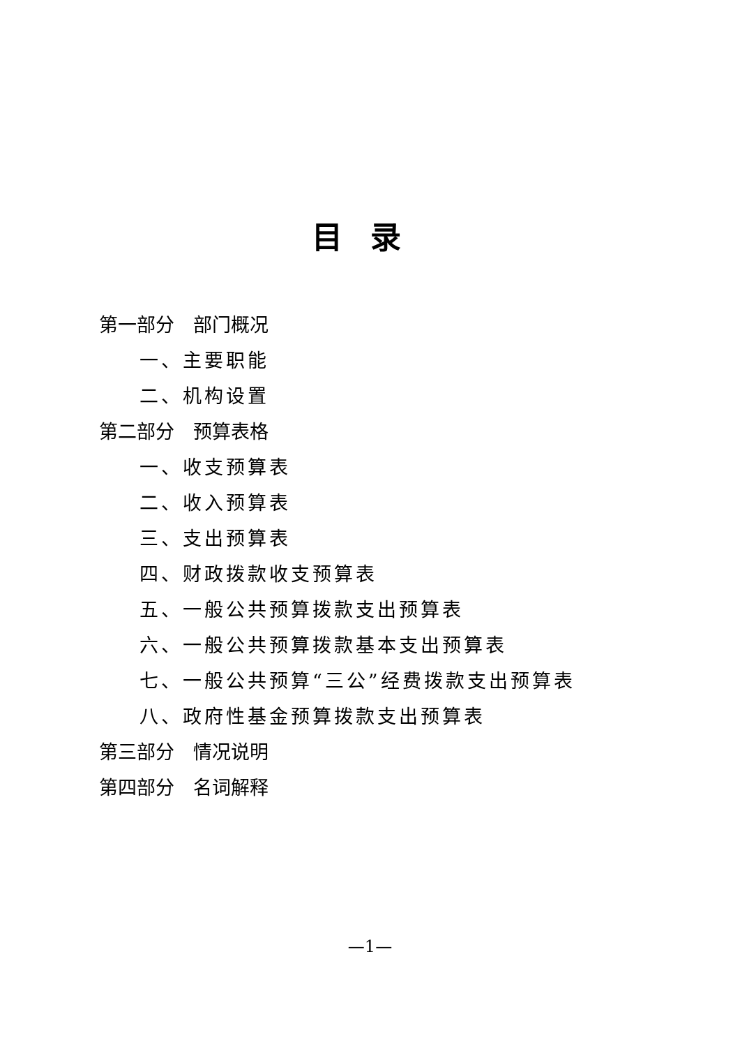目录
第一部分　部门概况
一、主要职能
二、机构设置
第二部分　预算表格
一、收支预算表
二、收入预算表
三、支出预算表
四、财政拨款收支预算表
五、一般公共预算拨款支出预算表
六、一般公共预算拨款基本支出预算表
七、一般公共预算“三公”经费拨款支出预算表
八、政府性基金预算拨款支出预算表
第三部分　情况说明
第四部分　名词解释
—1—